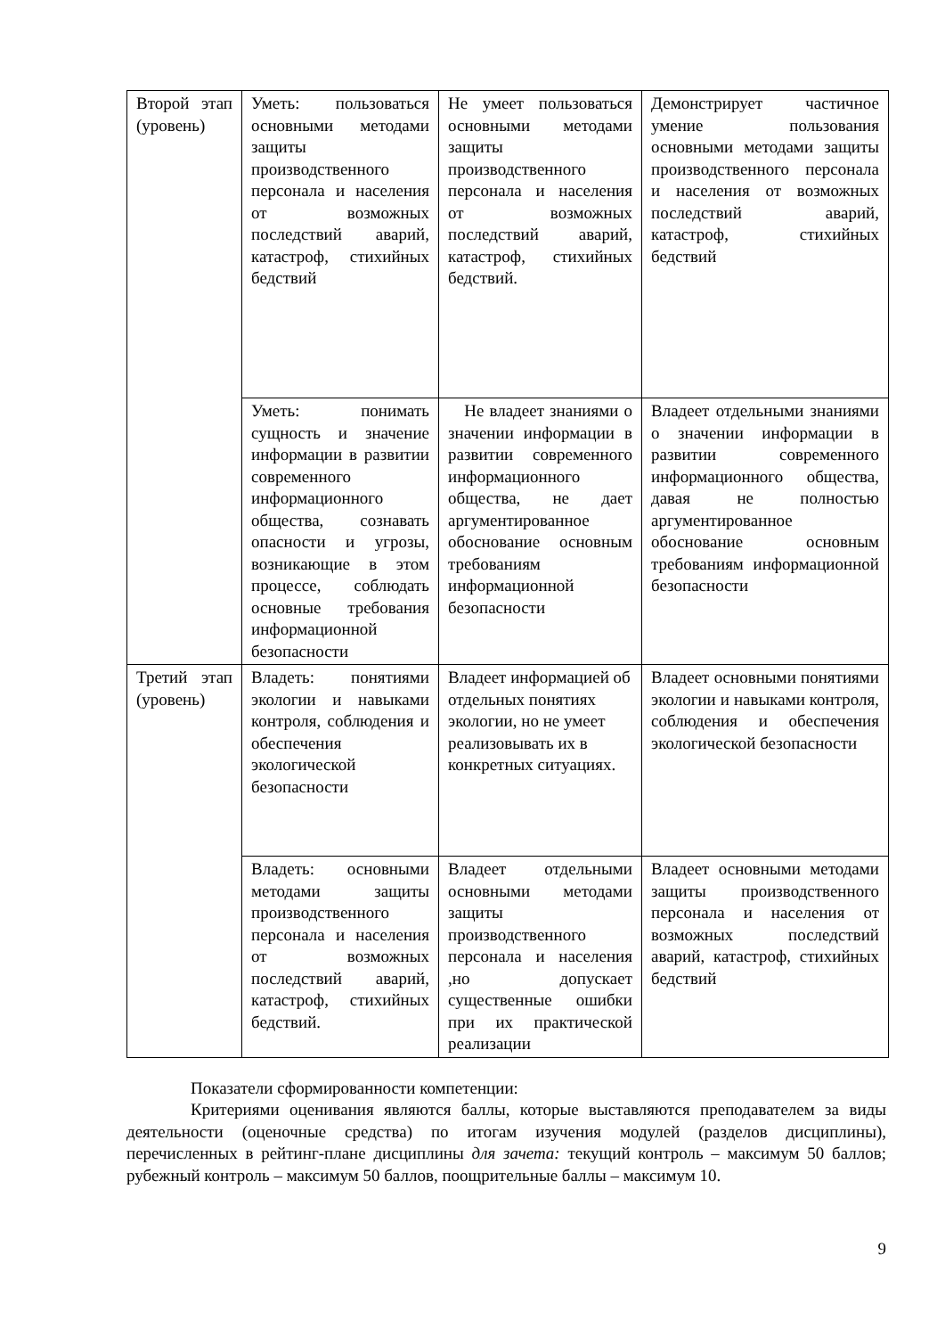| Второй этап (уровень) | Уметь: пользоваться основными методами защиты производственного персонала и населения от возможных последствий аварий, катастроф, стихийных бедствий | Не умеет пользоваться основными методами защиты производственного персонала и населения от возможных последствий аварий, катастроф, стихийных бедствий. | Демонстрирует частичное умение пользования основными методами защиты производственного персонала и населения от возможных последствий аварий, катастроф, стихийных бедствий |
| | Уметь: понимать сущность и значение информации в развитии современного информационного общества, сознавать опасности и угрозы, возникающие в этом процессе, соблюдать основные требования информационной безопасности | Не владеет знаниями о значении информации в развитии современного информационного общества, не дает аргументированное обоснование основным требованиям информационной безопасности | Владеет отдельными знаниями о значении информации в развитии современного информационного общества, давая не полностью аргументированное обоснование основным требованиям информационной безопасности |
| Третий этап (уровень) | Владеть: понятиями экологии и навыками контроля, соблюдения и обеспечения экологической безопасности | Владеет информацией об отдельных понятиях экологии, но не умеет реализовывать их в конкретных ситуациях. | Владеет основными понятиями экологии и навыками контроля, соблюдения и обеспечения экологической безопасности |
| | Владеть: основными методами защиты производственного персонала и населения от возможных последствий аварий, катастроф, стихийных бедствий. | Владеет отдельными основными методами защиты производственного персонала и населения ,но допускает существенные ошибки при их практической реализации | Владеет основными методами защиты производственного персонала и населения от возможных последствий аварий, катастроф, стихийных бедствий |
Показатели сформированности компетенции:
Критериями оценивания являются баллы, которые выставляются преподавателем за виды деятельности (оценочные средства) по итогам изучения модулей (разделов дисциплины), перечисленных в рейтинг-плане дисциплины для зачета: текущий контроль – максимум 50 баллов; рубежный контроль – максимум 50 баллов, поощрительные баллы – максимум 10.
9